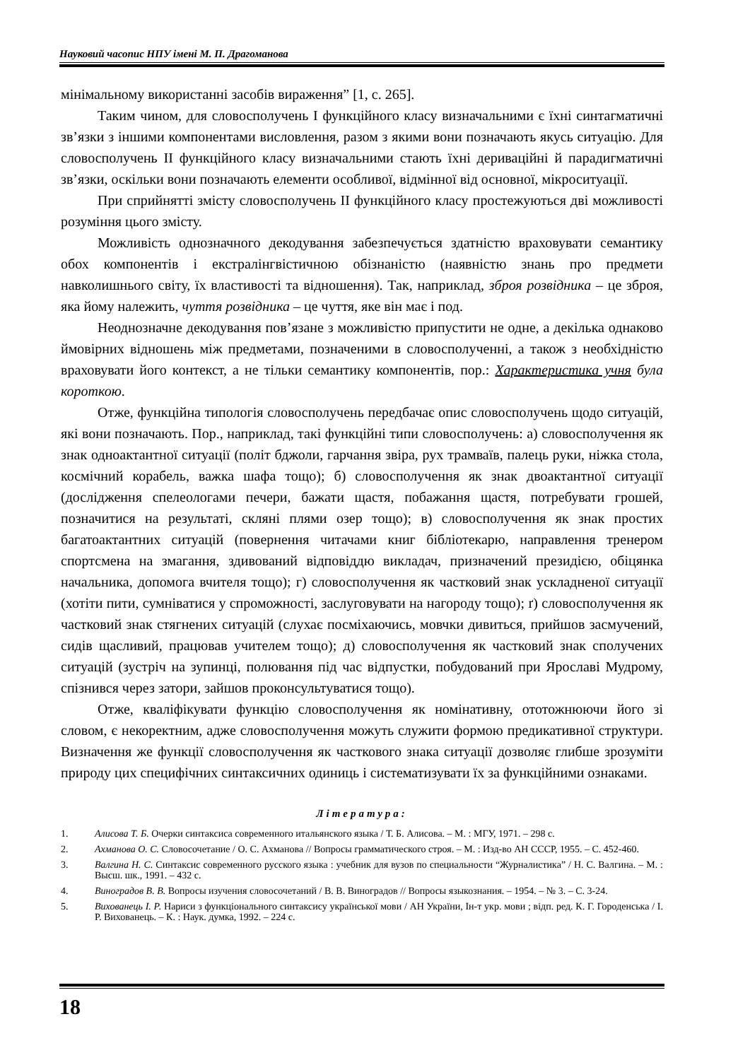Науковий часопис НПУ імені М. П. Драгоманова
мінімальному використанні засобів вираження” [1, с. 265].
Таким чином, для словосполучень І функційного класу визначальними є їхні синтагматичні зв’язки з іншими компонентами висловлення, разом з якими вони позначають якусь ситуацію. Для словосполучень ІІ функційного класу визначальними стають їхні дериваційні й парадигматичні зв’язки, оскільки вони позначають елементи особливої, відмінної від основної, мікроситуації.
При сприйнятті змісту словосполучень ІІ функційного класу простежуються дві можливості розуміння цього змісту.
Можливість однозначного декодування забезпечується здатністю враховувати семантику обох компонентів і екстралінгвістичною обізнаністю (наявністю знань про предмети навколишнього світу, їх властивості та відношення). Так, наприклад, зброя розвідника – це зброя, яка йому належить, чуття розвідника – це чуття, яке він має і под.
Неоднозначне декодування пов’язане з можливістю припустити не одне, а декілька однаково ймовірних відношень між предметами, позначеними в словосполученні, а також з необхідністю враховувати його контекст, а не тільки семантику компонентів, пор.: Характеристика учня була короткою.
Отже, функційна типологія словосполучень передбачає опис словосполучень щодо ситуацій, які вони позначають. Пор., наприклад, такі функційні типи словосполучень: а) словосполучення як знак одноактантної ситуації (політ бджоли, гарчання звіра, рух трамваїв, палець руки, ніжка стола, космічний корабель, важка шафа тощо); б) словосполучення як знак двоактантної ситуації (дослідження спелеологами печери, бажати щастя, побажання щастя, потребувати грошей, позначитися на результаті, скляні плями озер тощо); в) словосполучення як знак простих багатоактантних ситуацій (повернення читачами книг бібліотекарю, направлення тренером спортсмена на змагання, здивований відповіддю викладач, призначений президією, обіцянка начальника, допомога вчителя тощо); г) словосполучення як частковий знак ускладненої ситуації (хотіти пити, сумніватися у спроможності, заслуговувати на нагороду тощо); ґ) словосполучення як частковий знак стягнених ситуацій (слухає посміхаючись, мовчки дивиться, прийшов засмучений, сидів щасливий, працював учителем тощо); д) словосполучення як частковий знак сполучених ситуацій (зустріч на зупинці, полювання під час відпустки, побудований при Ярославі Мудрому, спізнився через затори, зайшов проконсультуватися тощо).
Отже, кваліфікувати функцію словосполучення як номінативну, ототожнюючи його зі словом, є некоректним, адже словосполучення можуть служити формою предикативної структури. Визначення же функції словосполучення як часткового знака ситуації дозволяє глибше зрозуміти природу цих специфічних синтаксичних одиниць і систематизувати їх за функційними ознаками.
Література:
1. Алисова Т. Б. Очерки синтаксиса современного итальянского языка / Т. Б. Алисова. – М. : МГУ, 1971. – 298 с.
2. Ахманова О. С. Словосочетание / О. С. Ахманова // Вопросы грамматического строя. – М. : Изд-во АН СССР, 1955. – С. 452-460.
3. Валгина Н. С. Синтаксис современного русского языка : учебник для вузов по специальности “Журналистика” / Н. С. Валгина. – М. : Высш. шк., 1991. – 432 с.
4. Виноградов В. В. Вопросы изучения словосочетаний / В. В. Виноградов // Вопросы языкознания. – 1954. – № 3. – С. 3-24.
5. Вихованець І. Р. Нариси з функціонального синтаксису української мови / АН України, Ін-т укр. мови ; відп. ред. К. Г. Городенська / І. Р. Вихованець. – К. : Наук. думка, 1992. – 224 с.
18